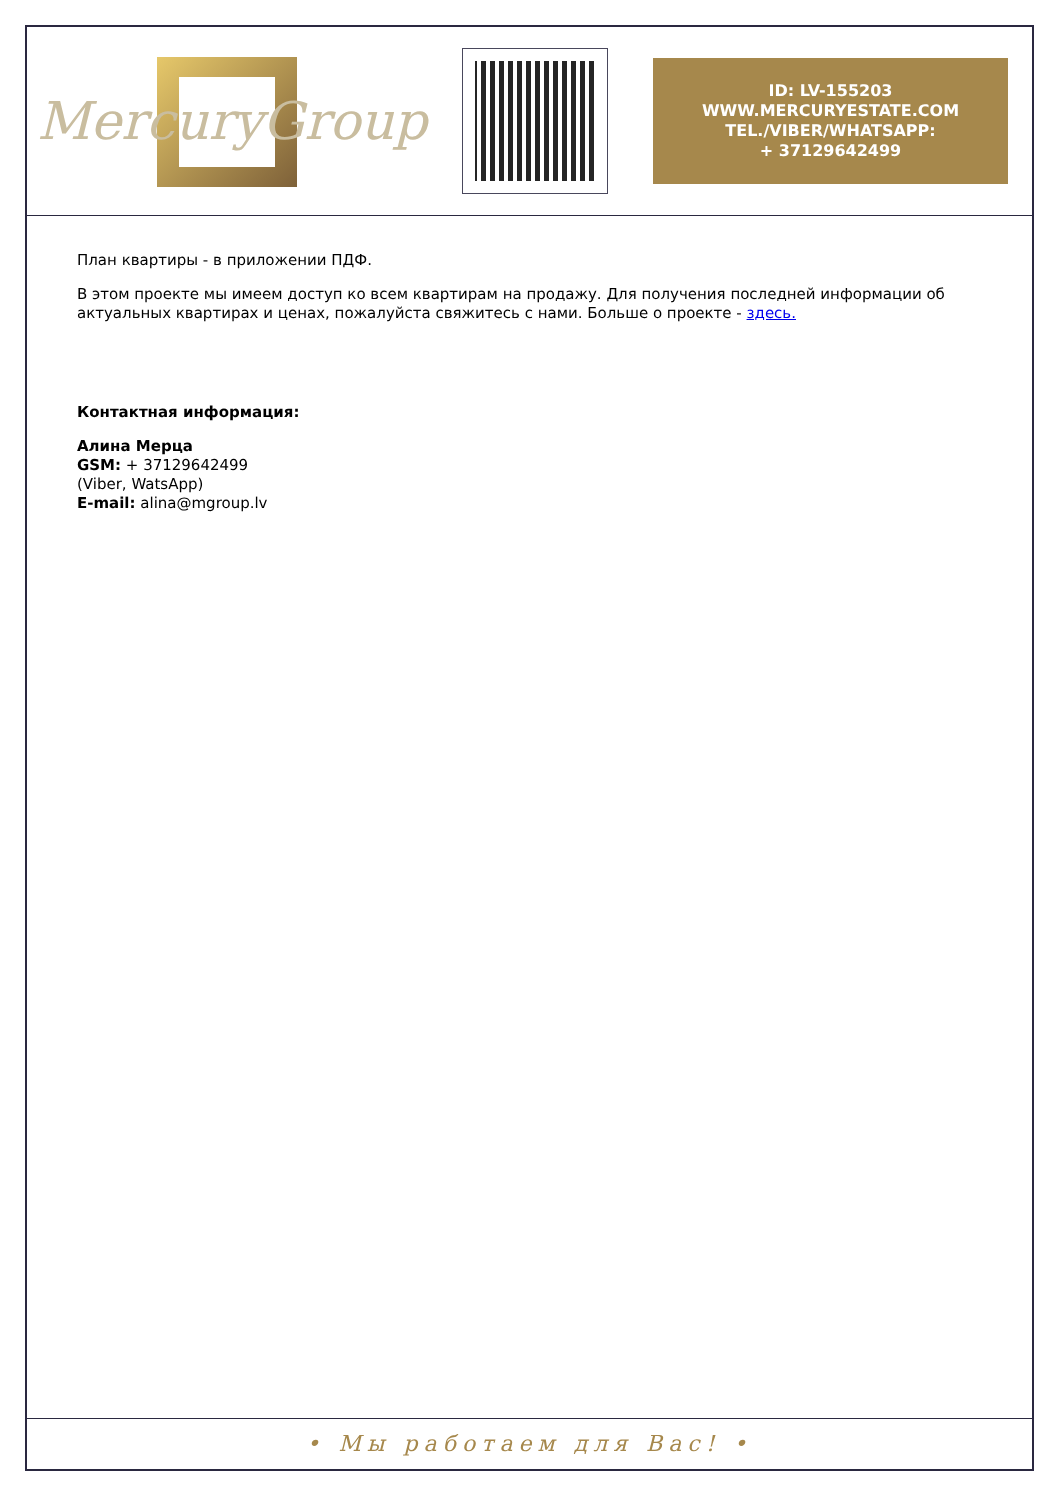MercuryGroup
ID: LV-155203
WWW.MERCURYESTATE.COM
TEL./VIBER/WHATSAPP:
+ 37129642499
План квартиры - в приложении ПДФ.
В этом проекте мы имеем доступ ко всем квартирам на продажу. Для получения последней информации об актуальных квартирах и ценах, пожалуйста свяжитесь с нами. Больше о проекте - здесь.
Контактная информация:
Алина Мерца
GSM: + 37129642499
(Viber, WatsApp)
E-mail: alina@mgroup.lv
• Мы работаем для Вас! •